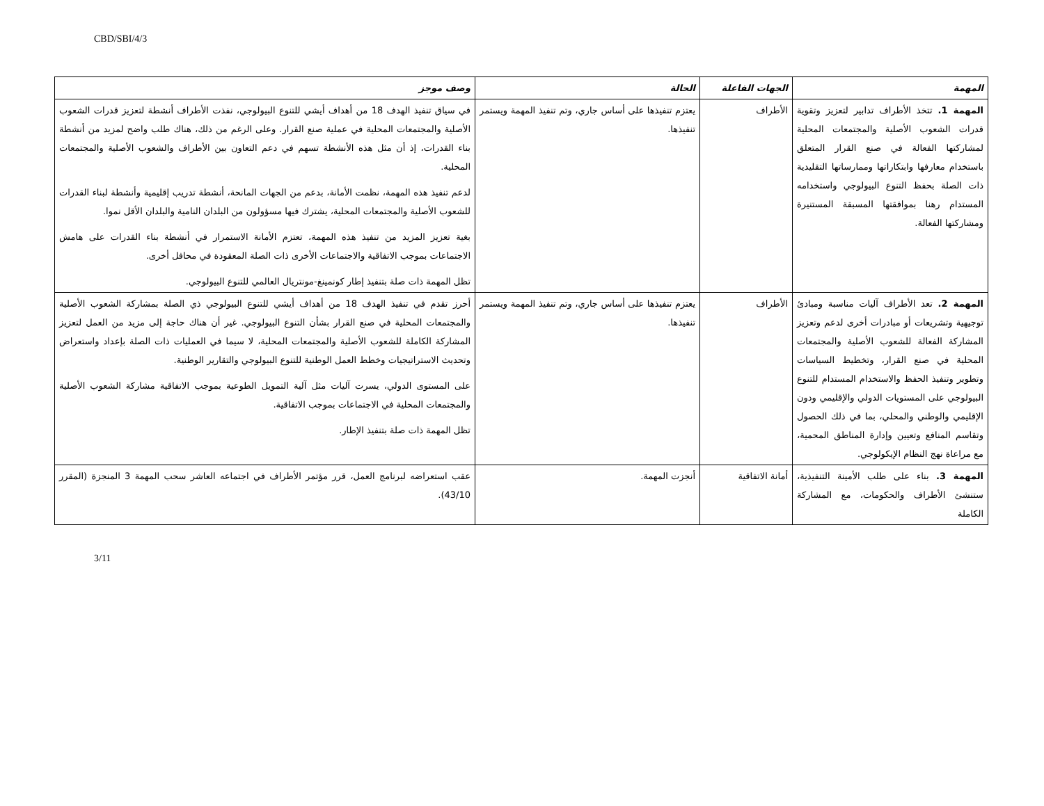CBD/SBI/4/3
| المهمة | الجهات الفاعلة | الحالة | وصف موجز |
| --- | --- | --- | --- |
| المهمة 1. تتخذ الأطراف تدابير لتعزيز وتقوية قدرات الشعوب الأصلية والمجتمعات المحلية لمشاركتها الفعالة في صنع القرار المتعلق باستخدام معارفها وابتكاراتها وممارساتها التقليدية ذات الصلة بحفظ التنوع البيولوجي واستخدامه المستدام رهنا بموافقتها المسبقة المستنيرة ومشاركتها الفعالة. | الأطراف | يعتزم تنفيذها على أساس جاري، وتم تنفيذ المهمة ويستمر تنفيذها. | في سياق تنفيذ الهدف 18 من أهداف أيشي للتنوع البيولوجي، نفذت الأطراف أنشطة لتعزيز قدرات الشعوب الأصلية والمجتمعات المحلية في عملية صنع القرار. وعلى الرغم من ذلك، هناك طلب واضح لمزيد من أنشطة بناء القدرات، إذ أن مثل هذه الأنشطة تسهم في دعم التعاون بين الأطراف والشعوب الأصلية والمجتمعات المحلية. لدعم تنفيذ هذه المهمة، نظمت الأمانة، بدعم من الجهات المانحة، أنشطة تدريب إقليمية وأنشطة لبناء القدرات للشعوب الأصلية والمجتمعات المحلية، يشترك فيها مسؤولون من البلدان النامية والبلدان الأقل نموا. بغية تعزيز المزيد من تنفيذ هذه المهمة، تعتزم الأمانة الاستمرار في أنشطة بناء القدرات على هامش الاجتماعات بموجب الاتفاقية والاجتماعات الأخرى ذات الصلة المعقودة في محافل أخرى. تظل المهمة ذات صلة بتنفيذ إطار كونمينغ-مونتريال العالمي للتنوع البيولوجي. |
| المهمة 2. تعد الأطراف آليات مناسبة ومبادئ توجيهية وتشريعات أو مبادرات أخرى لدعم وتعزيز المشاركة الفعالة للشعوب الأصلية والمجتمعات المحلية في صنع القرار، وتخطيط السياسات وتطوير وتنفيذ الحفظ والاستخدام المستدام للتنوع البيولوجي على المستويات الدولي والإقليمي ودون الإقليمي والوطني والمحلي، بما في ذلك الحصول وتقاسم المنافع وتعيين وإدارة المناطق المحمية، مع مراعاة نهج النظام الإيكولوجي. | الأطراف | يعتزم تنفيذها على أساس جاري، وتم تنفيذ المهمة ويستمر تنفيذها. | أحرز تقدم في تنفيذ الهدف 18 من أهداف أيشي للتنوع البيولوجي ذي الصلة بمشاركة الشعوب الأصلية والمجتمعات المحلية في صنع القرار بشأن التنوع البيولوجي. غير أن هناك حاجة إلى مزيد من العمل لتعزيز المشاركة الكاملة للشعوب الأصلية والمجتمعات المحلية، لا سيما في العمليات ذات الصلة بإعداد واستعراض وتحديث الاستراتيجيات وخطط العمل الوطنية للتنوع البيولوجي والتقارير الوطنية. على المستوى الدولي، يسرت آليات مثل آلية التمويل الطوعية بموجب الاتفاقية مشاركة الشعوب الأصلية والمجتمعات المحلية في الاجتماعات بموجب الاتفاقية. تظل المهمة ذات صلة بتنفيذ الإطار. |
| المهمة 3. بناء على طلب الأمينة التنفيذية، ستنشئ الأطراف والحكومات، مع المشاركة الكاملة | أمانة الاتفاقية | أنجزت المهمة. | عقب استعراضه لبرنامج العمل، قرر مؤتمر الأطراف في اجتماعه العاشر سحب المهمة 3 المنجزة (المقرر 43/10). |
3/11